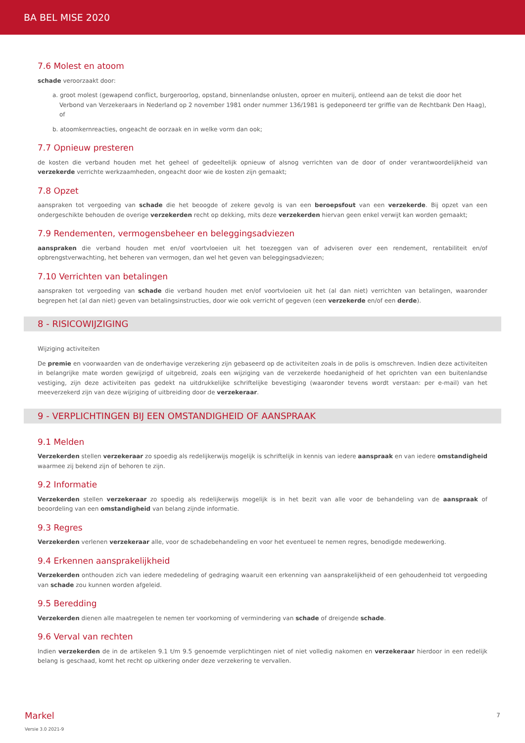BA BEL MISE 2020
7.6 Molest en atoom
schade veroorzaakt door:
a. groot molest (gewapend conflict, burgeroorlog, opstand, binnenlandse onlusten, oproer en muiterij, ontleend aan de tekst die door het Verbond van Verzekeraars in Nederland op 2 november 1981 onder nummer 136/1981 is gedeponeerd ter griffie van de Rechtbank Den Haag), of
b. atoomkernreacties, ongeacht de oorzaak en in welke vorm dan ook;
7.7 Opnieuw presteren
de kosten die verband houden met het geheel of gedeeltelijk opnieuw of alsnog verrichten van de door of onder verantwoordelijkheid van verzekerde verrichte werkzaamheden, ongeacht door wie de kosten zijn gemaakt;
7.8 Opzet
aanspraken tot vergoeding van schade die het beoogde of zekere gevolg is van een beroepsfout van een verzekerde. Bij opzet van een ondergeschikte behouden de overige verzekerden recht op dekking, mits deze verzekerden hiervan geen enkel verwijt kan worden gemaakt;
7.9 Rendementen, vermogensbeheer en beleggingsadviezen
aanspraken die verband houden met en/of voortvloeien uit het toezeggen van of adviseren over een rendement, rentabiliteit en/of opbrengstverwachting, het beheren van vermogen, dan wel het geven van beleggingsadviezen;
7.10 Verrichten van betalingen
aanspraken tot vergoeding van schade die verband houden met en/of voortvloeien uit het (al dan niet) verrichten van betalingen, waaronder begrepen het (al dan niet) geven van betalingsinstructies, door wie ook verricht of gegeven (een verzekerde en/of een derde).
8 - RISICOWIJZIGING
Wijziging activiteiten
De premie en voorwaarden van de onderhavige verzekering zijn gebaseerd op de activiteiten zoals in de polis is omschreven. Indien deze activiteiten in belangrijke mate worden gewijzigd of uitgebreid, zoals een wijziging van de verzekerde hoedanigheid of het oprichten van een buitenlandse vestiging, zijn deze activiteiten pas gedekt na uitdrukkelijke schriftelijke bevestiging (waaronder tevens wordt verstaan: per e-mail) van het meeverzekerd zijn van deze wijziging of uitbreiding door de verzekeraar.
9 - VERPLICHTINGEN BIJ EEN OMSTANDIGHEID OF AANSPRAAK
9.1 Melden
Verzekerden stellen verzekeraar zo spoedig als redelijkerwijs mogelijk is schriftelijk in kennis van iedere aanspraak en van iedere omstandigheid waarmee zij bekend zijn of behoren te zijn.
9.2 Informatie
Verzekerden stellen verzekeraar zo spoedig als redelijkerwijs mogelijk is in het bezit van alle voor de behandeling van de aanspraak of beoordeling van een omstandigheid van belang zijnde informatie.
9.3 Regres
Verzekerden verlenen verzekeraar alle, voor de schadebehandeling en voor het eventueel te nemen regres, benodigde medewerking.
9.4 Erkennen aansprakelijkheid
Verzekerden onthouden zich van iedere mededeling of gedraging waaruit een erkenning van aansprakelijkheid of een gehoudenheid tot vergoeding van schade zou kunnen worden afgeleid.
9.5 Beredding
Verzekerden dienen alle maatregelen te nemen ter voorkoming of vermindering van schade of dreigende schade.
9.6 Verval van rechten
Indien verzekerden de in de artikelen 9.1 t/m 9.5 genoemde verplichtingen niet of niet volledig nakomen en verzekeraar hierdoor in een redelijk belang is geschaad, komt het recht op uitkering onder deze verzekering te vervallen.
Markel 7
Versie 3.0 2021-9